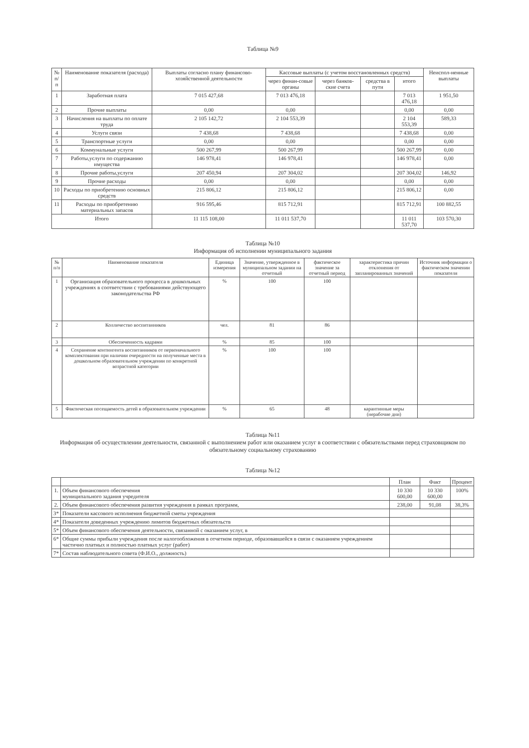Таблица №9
| № п/п | Наименование показателя (расхода) | Выплаты согласно плану финансово-хозяйственной деятельности | Кассовые выплаты (с учетом восстановленных средств) | | | | Неиспол-ненные выплаты |
| --- | --- | --- | --- | --- | --- | --- | --- |
| | | | через финан-совые органы | через банков-ские счета | средства в пути | итого | |
| 1 | Заработная плата | 7 015 427,68 | 7 013 476,18 | | | 7 013 476,18 | 1 951,50 |
| 2 | Прочие выплаты | 0,00 | 0,00 | | | 0,00 | 0,00 |
| 3 | Начисления на выплаты по оплате труда | 2 105 142,72 | 2 104 553,39 | | | 2 104 553,39 | 589,33 |
| 4 | Услуги связи | 7 438,68 | 7 438,68 | | | 7 438,68 | 0,00 |
| 5 | Транспортные услуги | 0,00 | 0,00 | | | 0,00 | 0,00 |
| 6 | Коммунальные услуги | 500 267,99 | 500 267,99 | | | 500 267,99 | 0,00 |
| 7 | Работы,услуги по содержанию имущества | 146 978,41 | 146 978,41 | | | 146 978,41 | 0,00 |
| 8 | Прочие работы,услуги | 207 450,94 | 207 304,02 | | | 207 304,02 | 146,92 |
| 9 | Прочие расходы | 0,00 | 0,00 | | | 0,00 | 0,00 |
| 10 | Расходы по приобретению основных средств | 215 806,12 | 215 806,12 | | | 215 806,12 | 0,00 |
| 11 | Расходы по приобретению материальных запасов | 916 595,46 | 815 712,91 | | | 815 712,91 | 100 882,55 |
| Итого | | 11 115 108,00 | 11 011 537,70 | | | 11 011 537,70 | 103 570,30 |
Таблица №10
Информация об исполнении муниципального задания
| № п/п | Наименование показателя | Единица измерения | Значение, утвержденное в муниципальном задании на отчетный | фактическое значение за отчетный период | характеристика причин отклонения от запланированных значений | Источник информации о фактическом значении показателя |
| --- | --- | --- | --- | --- | --- | --- |
| 1 | Организация образовательного процесса в дошкольных учреждениях в соответствии с требованиями действующего законодательства РФ | % | 100 | 100 | | |
| 2 | Колличество воспитанников | чел. | 81 | 86 | | |
| 3 | Обеспеченность кадрами | % | 85 | 100 | | |
| 4 | Сохранение контингента воспитанников от первоначального комплектования при наличии очередности на полученные места в дошкольном образовательном учреждении по конкретной возрастной категории | % | 100 | 100 | | |
| 5 | Фактическая посещаемость детей в образовательном учреждении | % | 65 | 48 | карантинные меры (нерабочие дни) | |
Таблица №11
Информация об осуществлении деятельности, связанной с выполнением работ или оказанием услуг в соответствии с обязательствами перед страховщиком по обязательному социальному страхованию
Таблица №12
| | | План | Факт | Процент |
| --- | --- | --- | --- | --- |
| 1. | Объем финансового обеспечения муниципального задания учредителя | 10 330 600,00 | 10 330 600,00 | 100% |
| 2. | Объем финансового обеспечения развития учреждения в рамках программ, | 238,00 | 91,08 | 38,3% |
| 3* | Показатели кассового исполнения бюджетной сметы учреждения | | | |
| 4* | Показатели доведенных учреждению лимитов бюджетных обязательств | | | |
| 5* | Объем финансового обеспечения деятельности, связанной с оказанием услуг, в | | | |
| 6* | Общие суммы прибыли учреждения после налогообложения в отчетном периоде, образовавшейся в связи с оказанием учреждением частично платных и полностью платных услуг (работ) | | | |
| 7* | Состав наблюдательного совета (Ф.И.О., должность) | | | |